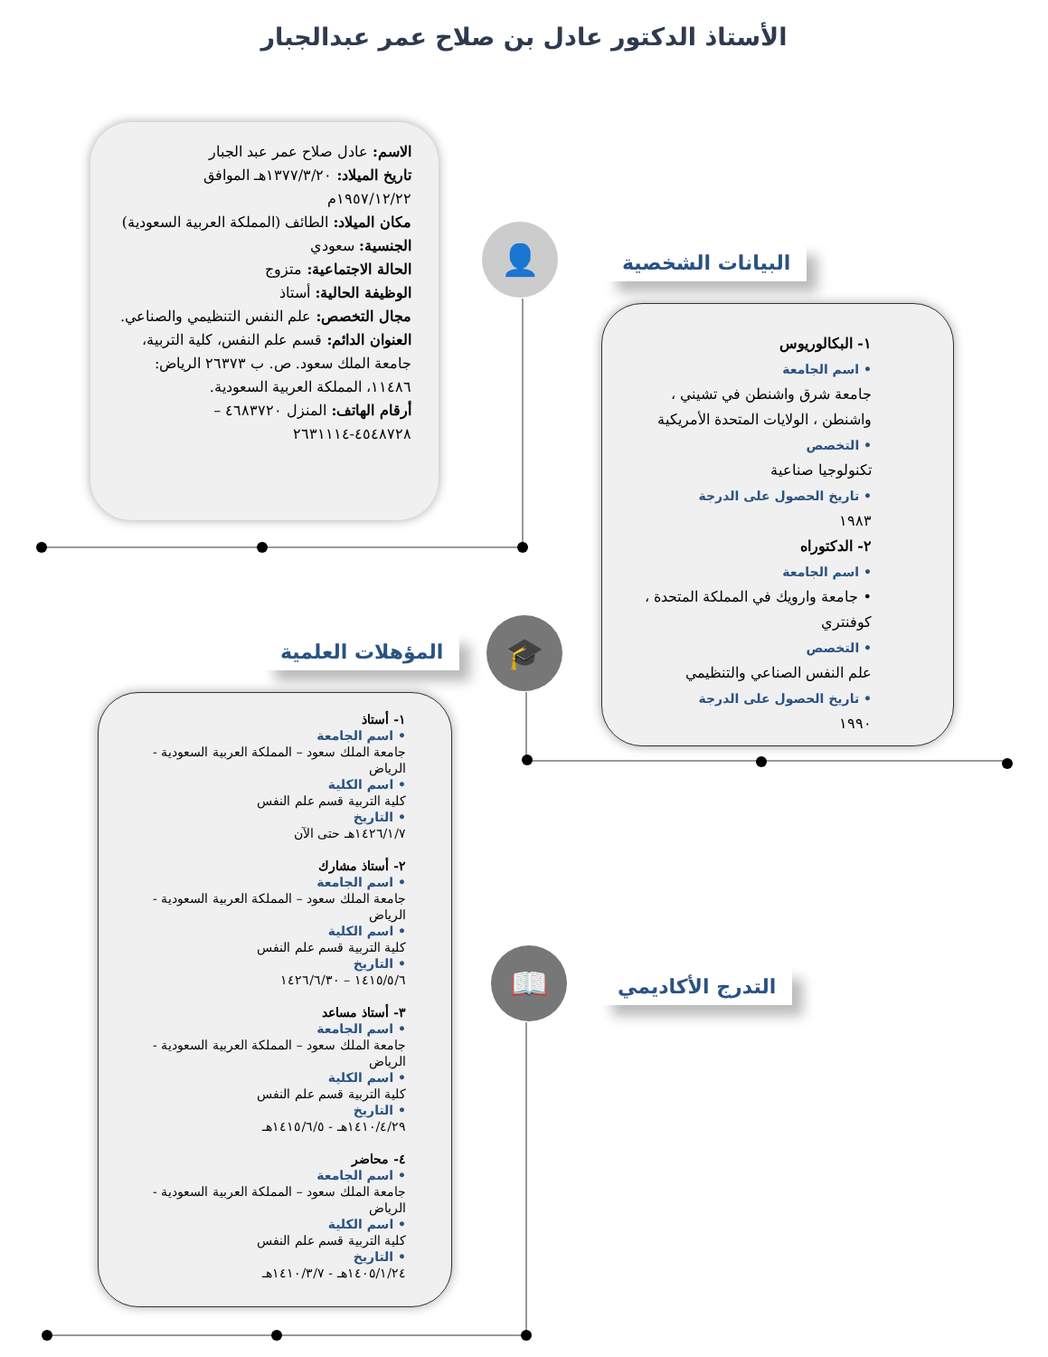الأستاذ الدكتور عادل بن صلاح عمر عبدالجبار
الاسم: عادل صلاح عمر عبد الجبار
تاريخ الميلاد: ١٣٧٧/٣/٢٠هـ الموافق ١٩٥٧/١٢/٢٢م
مكان الميلاد: الطائف (المملكة العربية السعودية)
الجنسية: سعودي
الحالة الاجتماعية: متزوج
الوظيفة الحالية: أستاذ
مجال التخصص: علم النفس التنظيمي والصناعي.
العنوان الدائم: قسم علم النفس، كلية التربية، جامعة الملك سعود. ص. ب ٢٦٣٧٣ الرياض: ١١٤٨٦، المملكة العربية السعودية.
أرقام الهاتف: المنزل ٤٦٨٣٧٢٠ – ٤٥٤٨٧٢٨-٢٦٣١١١٤
👤 البيانات الشخصية
١- البكالوريوس
• اسم الجامعة
جامعة شرق واشنطن في تشيني ، واشنطن ، الولايات المتحدة الأمريكية
• التخصص
تكنولوجيا صناعية
• تاريخ الحصول على الدرجة
١٩٨٣
٢- الدكتوراه
• اسم الجامعة
• جامعة وارويك في المملكة المتحدة ، كوفنتري
• التخصص
علم النفس الصناعي والتنظيمي
• تاريخ الحصول على الدرجة
١٩٩٠
🎓
المؤهلات العلمية
١- أستاذ
• اسم الجامعة
جامعة الملك سعود – المملكة العربية السعودية - الرياض
• اسم الكلية
كلية التربية قسم علم النفس
• التاريخ
١٤٢٦/١/٧هـ حتى الآن
٢- أستاذ مشارك
• اسم الجامعة
جامعة الملك سعود – المملكة العربية السعودية - الرياض
• اسم الكلية
كلية التربية قسم علم النفس
• التاريخ
١٤١٥/٥/٦ – ١٤٢٦/٦/٣٠
٣- أستاذ مساعد
• اسم الجامعة
جامعة الملك سعود – المملكة العربية السعودية - الرياض
• اسم الكلية
كلية التربية قسم علم النفس
• التاريخ
١٤١٠/٤/٢٩هـ - ١٤١٥/٦/٥هـ
٤- محاضر
• اسم الجامعة
جامعة الملك سعود – المملكة العربية السعودية - الرياض
• اسم الكلية
كلية التربية قسم علم النفس
• التاريخ
١٤٠٥/١/٢٤هـ - ١٤١٠/٣/٧هـ
📖 التدرج الأكاديمي